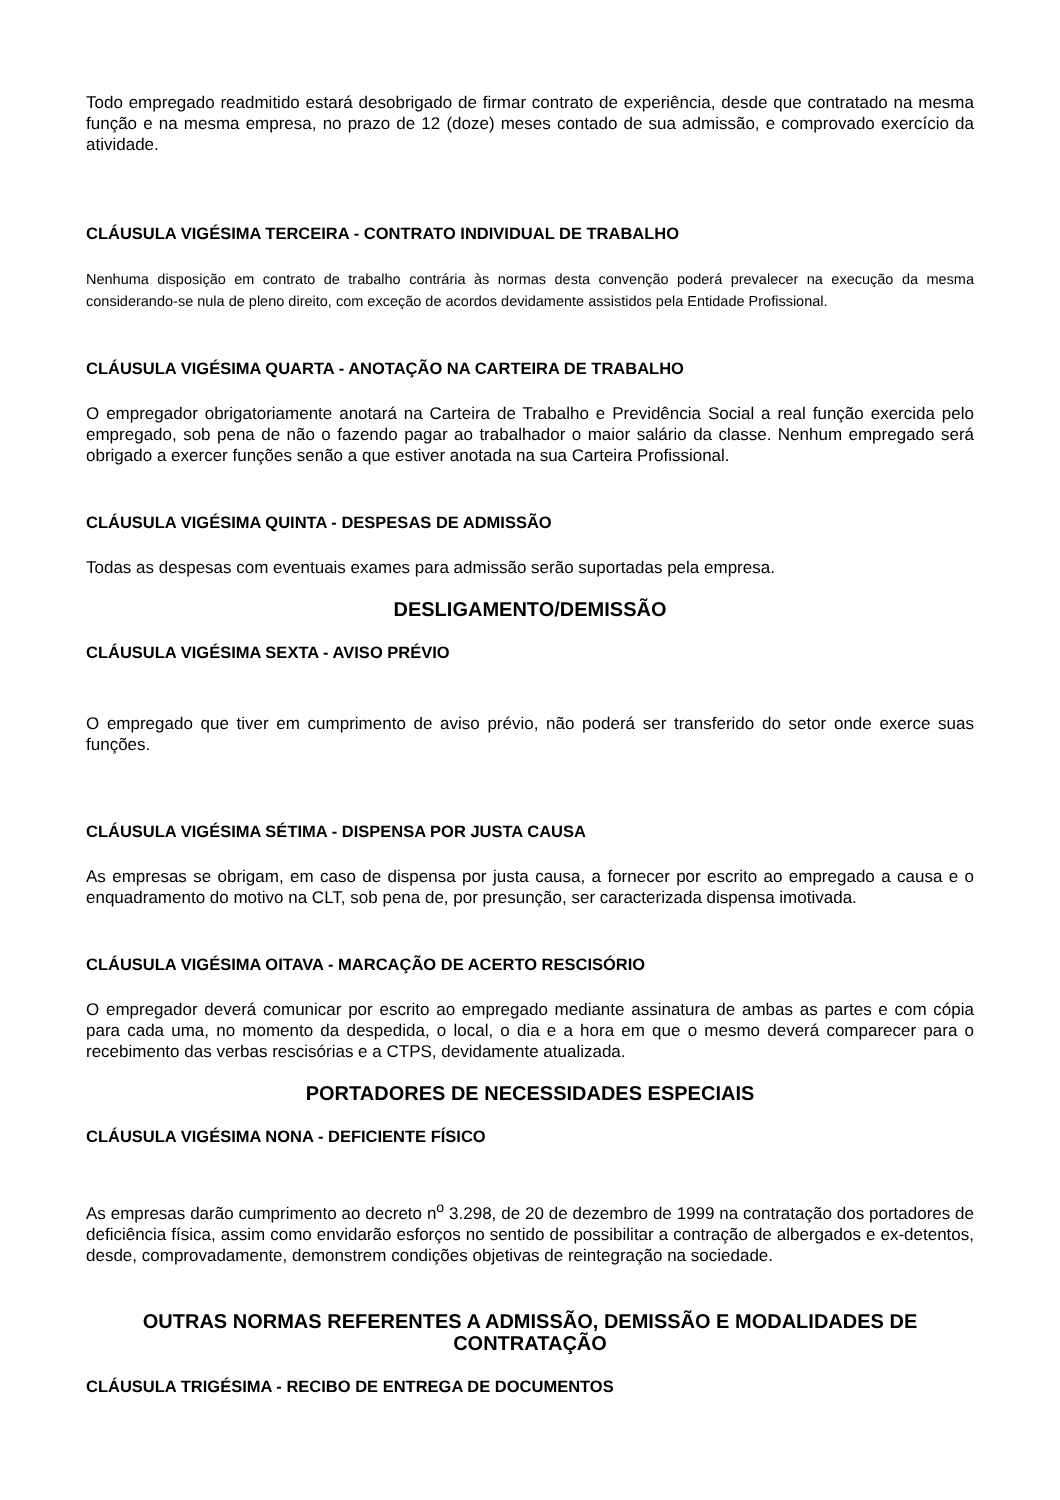Todo empregado readmitido estará desobrigado de firmar contrato de experiência, desde que contratado na mesma função e na mesma empresa, no prazo de 12 (doze) meses contado de sua admissão, e comprovado exercício da atividade.
CLÁUSULA VIGÉSIMA TERCEIRA - CONTRATO INDIVIDUAL DE TRABALHO
Nenhuma disposição em contrato de trabalho contrária às normas desta convenção poderá prevalecer na execução da mesma considerando-se nula de pleno direito, com exceção de acordos devidamente assistidos pela Entidade Profissional.
CLÁUSULA VIGÉSIMA QUARTA - ANOTAÇÃO NA CARTEIRA DE TRABALHO
O empregador obrigatoriamente anotará na Carteira de Trabalho e Previdência Social a real função exercida pelo empregado, sob pena de não o fazendo pagar ao trabalhador o maior salário da classe. Nenhum empregado será obrigado a exercer funções senão a que estiver anotada na sua Carteira Profissional.
CLÁUSULA VIGÉSIMA QUINTA - DESPESAS DE ADMISSÃO
Todas as despesas com eventuais exames para admissão serão suportadas pela empresa.
DESLIGAMENTO/DEMISSÃO
CLÁUSULA VIGÉSIMA SEXTA - AVISO PRÉVIO
O empregado que tiver em cumprimento de aviso prévio, não poderá ser transferido do setor onde exerce suas funções.
CLÁUSULA VIGÉSIMA SÉTIMA - DISPENSA POR JUSTA CAUSA
As empresas se obrigam, em caso de dispensa por justa causa, a fornecer por escrito ao empregado a causa e o enquadramento do motivo na CLT, sob pena de, por presunção, ser caracterizada dispensa imotivada.
CLÁUSULA VIGÉSIMA OITAVA - MARCAÇÃO DE ACERTO RESCISÓRIO
O empregador deverá comunicar por escrito ao empregado mediante assinatura de ambas as partes e com cópia para cada uma, no momento da despedida, o local, o dia e a hora em que o mesmo deverá comparecer para o recebimento das verbas rescisórias e a CTPS, devidamente atualizada.
PORTADORES DE NECESSIDADES ESPECIAIS
CLÁUSULA VIGÉSIMA NONA - DEFICIENTE FÍSICO
As empresas darão cumprimento ao decreto n<sup>o</sup> 3.298, de 20 de dezembro de 1999 na contratação dos portadores de deficiência física, assim como envidarão esforços no sentido de possibilitar a contração de albergados e ex-detentos, desde, comprovadamente, demonstrem condições objetivas de reintegração na sociedade.
OUTRAS NORMAS REFERENTES A ADMISSÃO, DEMISSÃO E MODALIDADES DE CONTRATAÇÃO
CLÁUSULA TRIGÉSIMA - RECIBO DE ENTREGA DE DOCUMENTOS